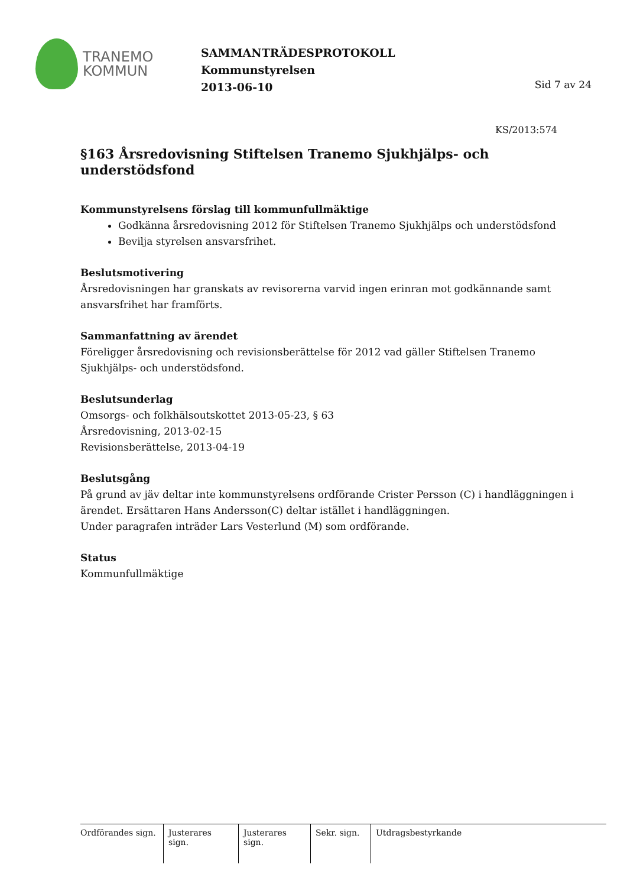TRANEMO
KOMMUN
SAMMANTRÄDESPROTOKOLL
Kommunstyrelsen
2013-06-10
Sid 7 av 24
KS/2013:574
§163 Årsredovisning Stiftelsen Tranemo Sjukhjälps- och understödsfond
Kommunstyrelsens förslag till kommunfullmäktige
Godkänna årsredovisning 2012 för Stiftelsen Tranemo Sjukhjälps och understödsfond
Bevilja styrelsen ansvarsfrihet.
Beslutsmotivering
Årsredovisningen har granskats av revisorerna varvid ingen erinran mot godkännande samt ansvarsfrihet har framförts.
Sammanfattning av ärendet
Föreligger årsredovisning och revisionsberättelse för 2012 vad gäller Stiftelsen Tranemo Sjukhjälps- och understödsfond.
Beslutsunderlag
Omsorgs- och folkhälsoutskottet 2013-05-23, § 63
Årsredovisning, 2013-02-15
Revisionsberättelse, 2013-04-19
Beslutsgång
På grund av jäv deltar inte kommunstyrelsens ordförande Crister Persson (C) i handläggningen i ärendet. Ersättaren Hans Andersson(C) deltar istället i handläggningen.
Under paragrafen inträder Lars Vesterlund (M) som ordförande.
Status
Kommunfullmäktige
Ordförandes sign.
Justerares sign.
Justerares sign.
Sekr. sign.
Utdragsbestyrkande